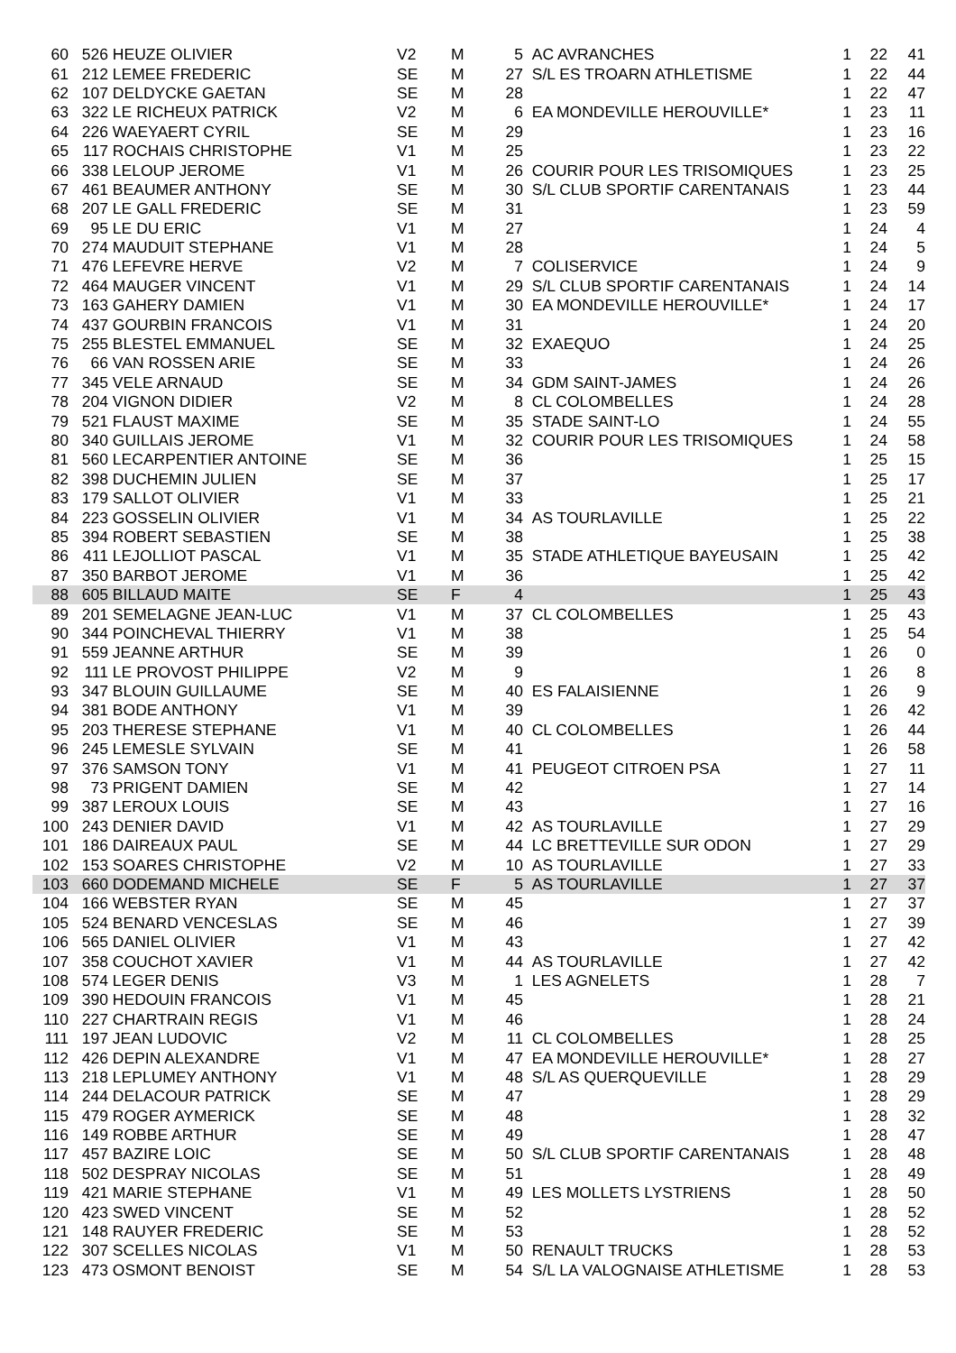| 60 | 526 | HEUZE OLIVIER | V2 | M | 5 | AC AVRANCHES | 1 | 22 | 41 |
| 61 | 212 | LEMEE FREDERIC | SE | M | 27 | S/L ES TROARN ATHLETISME | 1 | 22 | 44 |
| 62 | 107 | DELDYCKE GAETAN | SE | M | 28 | | 1 | 22 | 47 |
| 63 | 322 | LE RICHEUX PATRICK | V2 | M | 6 | EA MONDEVILLE HEROUVILLE* | 1 | 23 | 11 |
| 64 | 226 | WAEYAERT CYRIL | SE | M | 29 | | 1 | 23 | 16 |
| 65 | 117 | ROCHAIS CHRISTOPHE | V1 | M | 25 | | 1 | 23 | 22 |
| 66 | 338 | LELOUP JEROME | V1 | M | 26 | COURIR POUR LES TRISOMIQUES | 1 | 23 | 25 |
| 67 | 461 | BEAUMER ANTHONY | SE | M | 30 | S/L CLUB SPORTIF CARENTANAIS | 1 | 23 | 44 |
| 68 | 207 | LE GALL FREDERIC | SE | M | 31 | | 1 | 23 | 59 |
| 69 | 95 | LE DU ERIC | V1 | M | 27 | | 1 | 24 | 4 |
| 70 | 274 | MAUDUIT STEPHANE | V1 | M | 28 | | 1 | 24 | 5 |
| 71 | 476 | LEFEVRE HERVE | V2 | M | 7 | COLISERVICE | 1 | 24 | 9 |
| 72 | 464 | MAUGER VINCENT | V1 | M | 29 | S/L CLUB SPORTIF CARENTANAIS | 1 | 24 | 14 |
| 73 | 163 | GAHERY DAMIEN | V1 | M | 30 | EA MONDEVILLE HEROUVILLE* | 1 | 24 | 17 |
| 74 | 437 | GOURBIN FRANCOIS | V1 | M | 31 | | 1 | 24 | 20 |
| 75 | 255 | BLESTEL EMMANUEL | SE | M | 32 | EXAEQUO | 1 | 24 | 25 |
| 76 | 66 | VAN ROSSEN ARIE | SE | M | 33 | | 1 | 24 | 26 |
| 77 | 345 | VELE ARNAUD | SE | M | 34 | GDM SAINT-JAMES | 1 | 24 | 26 |
| 78 | 204 | VIGNON DIDIER | V2 | M | 8 | CL COLOMBELLES | 1 | 24 | 28 |
| 79 | 521 | FLAUST MAXIME | SE | M | 35 | STADE SAINT-LO | 1 | 24 | 55 |
| 80 | 340 | GUILLAIS JEROME | V1 | M | 32 | COURIR POUR LES TRISOMIQUES | 1 | 24 | 58 |
| 81 | 560 | LECARPENTIER ANTOINE | SE | M | 36 | | 1 | 25 | 15 |
| 82 | 398 | DUCHEMIN JULIEN | SE | M | 37 | | 1 | 25 | 17 |
| 83 | 179 | SALLOT OLIVIER | V1 | M | 33 | | 1 | 25 | 21 |
| 84 | 223 | GOSSELIN OLIVIER | V1 | M | 34 | AS TOURLAVILLE | 1 | 25 | 22 |
| 85 | 394 | ROBERT SEBASTIEN | SE | M | 38 | | 1 | 25 | 38 |
| 86 | 411 | LEJOLLIOT PASCAL | V1 | M | 35 | STADE ATHLETIQUE BAYEUSAIN | 1 | 25 | 42 |
| 87 | 350 | BARBOT JEROME | V1 | M | 36 | | 1 | 25 | 42 |
| 88 | 605 | BILLAUD MAITE | SE | F | 4 | | 1 | 25 | 43 |
| 89 | 201 | SEMELAGNE JEAN-LUC | V1 | M | 37 | CL COLOMBELLES | 1 | 25 | 43 |
| 90 | 344 | POINCHEVAL THIERRY | V1 | M | 38 | | 1 | 25 | 54 |
| 91 | 559 | JEANNE ARTHUR | SE | M | 39 | | 1 | 26 | 0 |
| 92 | 111 | LE PROVOST PHILIPPE | V2 | M | 9 | | 1 | 26 | 8 |
| 93 | 347 | BLOUIN GUILLAUME | SE | M | 40 | ES FALAISIENNE | 1 | 26 | 9 |
| 94 | 381 | BODE ANTHONY | V1 | M | 39 | | 1 | 26 | 42 |
| 95 | 203 | THERESE STEPHANE | V1 | M | 40 | CL COLOMBELLES | 1 | 26 | 44 |
| 96 | 245 | LEMESLE SYLVAIN | SE | M | 41 | | 1 | 26 | 58 |
| 97 | 376 | SAMSON TONY | V1 | M | 41 | PEUGEOT CITROEN PSA | 1 | 27 | 11 |
| 98 | 73 | PRIGENT DAMIEN | SE | M | 42 | | 1 | 27 | 14 |
| 99 | 387 | LEROUX LOUIS | SE | M | 43 | | 1 | 27 | 16 |
| 100 | 243 | DENIER DAVID | V1 | M | 42 | AS TOURLAVILLE | 1 | 27 | 29 |
| 101 | 186 | DAIREAUX PAUL | SE | M | 44 | LC BRETTEVILLE SUR ODON | 1 | 27 | 29 |
| 102 | 153 | SOARES CHRISTOPHE | V2 | M | 10 | AS TOURLAVILLE | 1 | 27 | 33 |
| 103 | 660 | DODEMAND MICHELE | SE | F | 5 | AS TOURLAVILLE | 1 | 27 | 37 |
| 104 | 166 | WEBSTER RYAN | SE | M | 45 | | 1 | 27 | 37 |
| 105 | 524 | BENARD VENCESLAS | SE | M | 46 | | 1 | 27 | 39 |
| 106 | 565 | DANIEL OLIVIER | V1 | M | 43 | | 1 | 27 | 42 |
| 107 | 358 | COUCHOT XAVIER | V1 | M | 44 | AS TOURLAVILLE | 1 | 27 | 42 |
| 108 | 574 | LEGER DENIS | V3 | M | 1 | LES AGNELETS | 1 | 28 | 7 |
| 109 | 390 | HEDOUIN FRANCOIS | V1 | M | 45 | | 1 | 28 | 21 |
| 110 | 227 | CHARTRAIN REGIS | V1 | M | 46 | | 1 | 28 | 24 |
| 111 | 197 | JEAN LUDOVIC | V2 | M | 11 | CL COLOMBELLES | 1 | 28 | 25 |
| 112 | 426 | DEPIN ALEXANDRE | V1 | M | 47 | EA MONDEVILLE HEROUVILLE* | 1 | 28 | 27 |
| 113 | 218 | LEPLUMEY ANTHONY | V1 | M | 48 | S/L AS QUERQUEVILLE | 1 | 28 | 29 |
| 114 | 244 | DELACOUR PATRICK | SE | M | 47 | | 1 | 28 | 29 |
| 115 | 479 | ROGER AYMERICK | SE | M | 48 | | 1 | 28 | 32 |
| 116 | 149 | ROBBE ARTHUR | SE | M | 49 | | 1 | 28 | 47 |
| 117 | 457 | BAZIRE LOIC | SE | M | 50 | S/L CLUB SPORTIF CARENTANAIS | 1 | 28 | 48 |
| 118 | 502 | DESPRAY NICOLAS | SE | M | 51 | | 1 | 28 | 49 |
| 119 | 421 | MARIE STEPHANE | V1 | M | 49 | LES MOLLETS LYSTRIENS | 1 | 28 | 50 |
| 120 | 423 | SWED VINCENT | SE | M | 52 | | 1 | 28 | 52 |
| 121 | 148 | RAUYER FREDERIC | SE | M | 53 | | 1 | 28 | 52 |
| 122 | 307 | SCELLES NICOLAS | V1 | M | 50 | RENAULT TRUCKS | 1 | 28 | 53 |
| 123 | 473 | OSMONT BENOIST | SE | M | 54 | S/L LA VALOGNAISE ATHLETISME | 1 | 28 | 53 |